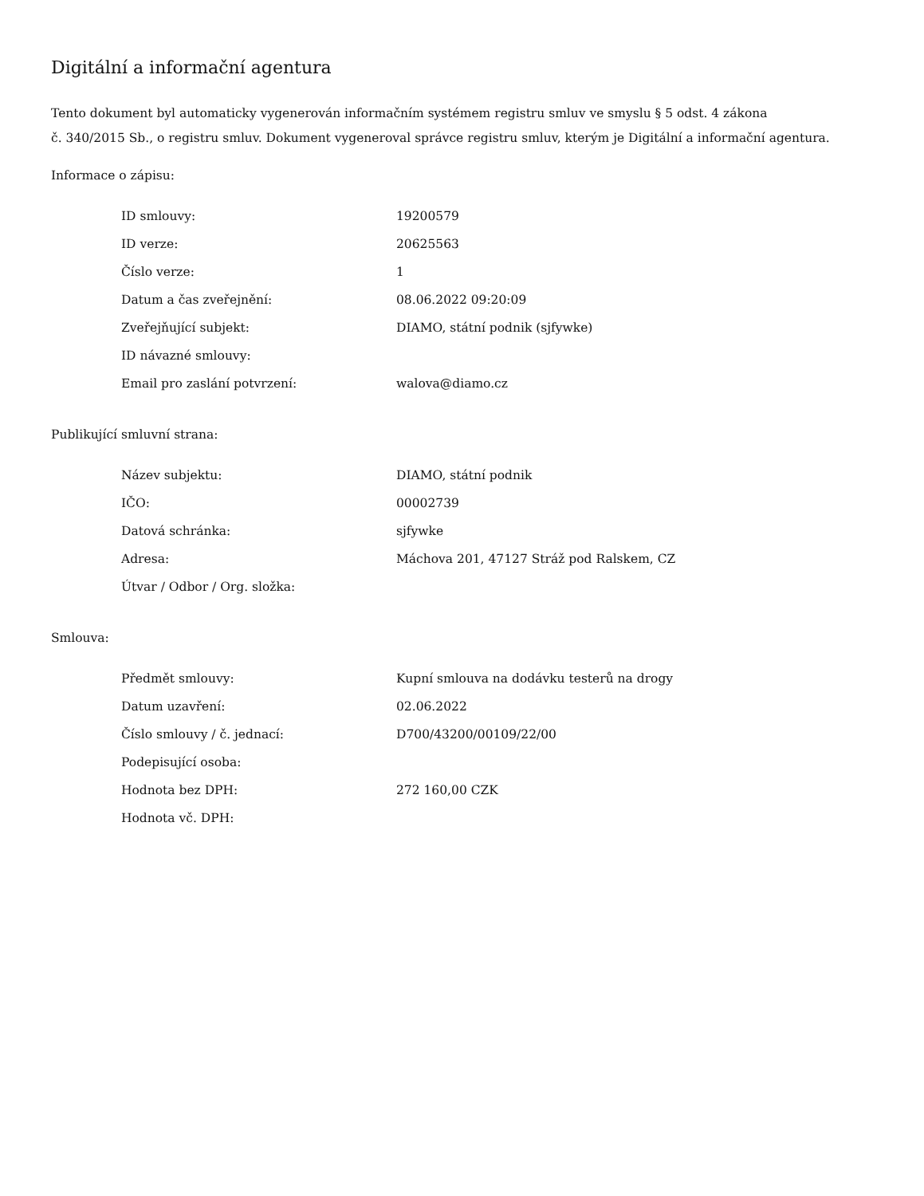Digitální a informační agentura
Tento dokument byl automaticky vygenerován informačním systémem registru smluv ve smyslu § 5 odst. 4 zákona
č. 340/2015 Sb., o registru smluv. Dokument vygeneroval správce registru smluv, kterým je Digitální a informační agentura.
Informace o zápisu:
| ID smlouvy: | 19200579 |
| ID verze: | 20625563 |
| Číslo verze: | 1 |
| Datum a čas zveřejnění: | 08.06.2022 09:20:09 |
| Zveřejňující subjekt: | DIAMO, státní podnik (sjfywke) |
| ID návazné smlouvy: | |
| Email pro zaslání potvrzení: | walova@diamo.cz |
Publikující smluvní strana:
| Název subjektu: | DIAMO, státní podnik |
| IČO: | 00002739 |
| Datová schránka: | sjfywke |
| Adresa: | Máchova 201, 47127 Stráž pod Ralskem, CZ |
| Útvar / Odbor / Org. složka: | |
Smlouva:
| Předmět smlouvy: | Kupní smlouva na dodávku testerů na drogy |
| Datum uzavření: | 02.06.2022 |
| Číslo smlouvy / č. jednací: | D700/43200/00109/22/00 |
| Podepisující osoba: | |
| Hodnota bez DPH: | 272 160,00 CZK |
| Hodnota vč. DPH: | |